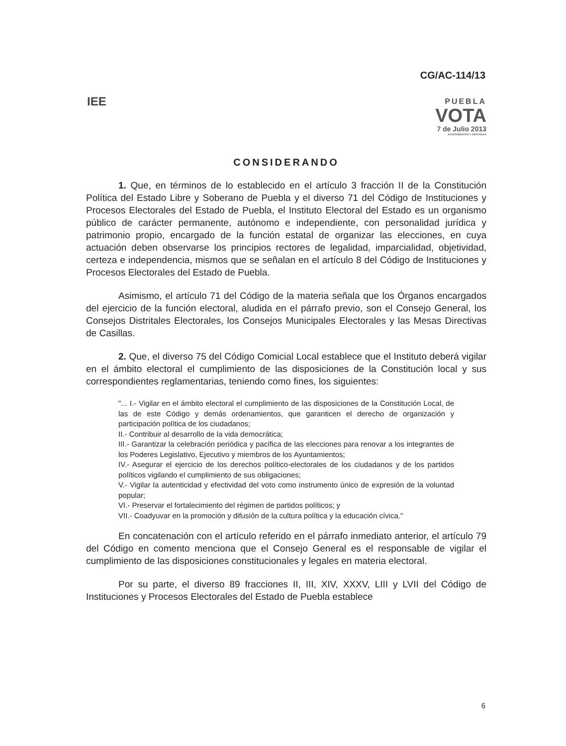CG/AC-114/13
IEE
PUEBLA
VOTA
7 de Julio 2013
AYUNTAMIENTOS Y DIPUTADOS
CONSIDERANDO
1. Que, en términos de lo establecido en el artículo 3 fracción II de la Constitución Política del Estado Libre y Soberano de Puebla y el diverso 71 del Código de Instituciones y Procesos Electorales del Estado de Puebla, el Instituto Electoral del Estado es un organismo público de carácter permanente, autónomo e independiente, con personalidad jurídica y patrimonio propio, encargado de la función estatal de organizar las elecciones, en cuya actuación deben observarse los principios rectores de legalidad, imparcialidad, objetividad, certeza e independencia, mismos que se señalan en el artículo 8 del Código de Instituciones y Procesos Electorales del Estado de Puebla.
Asimismo, el artículo 71 del Código de la materia señala que los Órganos encargados del ejercicio de la función electoral, aludida en el párrafo previo, son el Consejo General, los Consejos Distritales Electorales, los Consejos Municipales Electorales y las Mesas Directivas de Casillas.
2. Que, el diverso 75 del Código Comicial Local establece que el Instituto deberá vigilar en el ámbito electoral el cumplimiento de las disposiciones de la Constitución local y sus correspondientes reglamentarias, teniendo como fines, los siguientes:
"... I.- Vigilar en el ámbito electoral el cumplimiento de las disposiciones de la Constitución Local, de las de este Código y demás ordenamientos, que garanticen el derecho de organización y participación política de los ciudadanos;
II.- Contribuir al desarrollo de la vida democrática;
III.- Garantizar la celebración periódica y pacífica de las elecciones para renovar a los integrantes de los Poderes Legislativo, Ejecutivo y miembros de los Ayuntamientos;
IV.- Asegurar el ejercicio de los derechos político-electorales de los ciudadanos y de los partidos políticos vigilando el cumplimiento de sus obligaciones;
V.- Vigilar la autenticidad y efectividad del voto como instrumento único de expresión de la voluntad popular;
VI.- Preservar el fortalecimiento del régimen de partidos políticos; y
VII.- Coadyuvar en la promoción y difusión de la cultura política y la educación cívica."
En concatenación con el artículo referido en el párrafo inmediato anterior, el artículo 79 del Código en comento menciona que el Consejo General es el responsable de vigilar el cumplimiento de las disposiciones constitucionales y legales en materia electoral.
Por su parte, el diverso 89 fracciones II, III, XIV, XXXV, LIII y LVII del Código de Instituciones y Procesos Electorales del Estado de Puebla establece
6